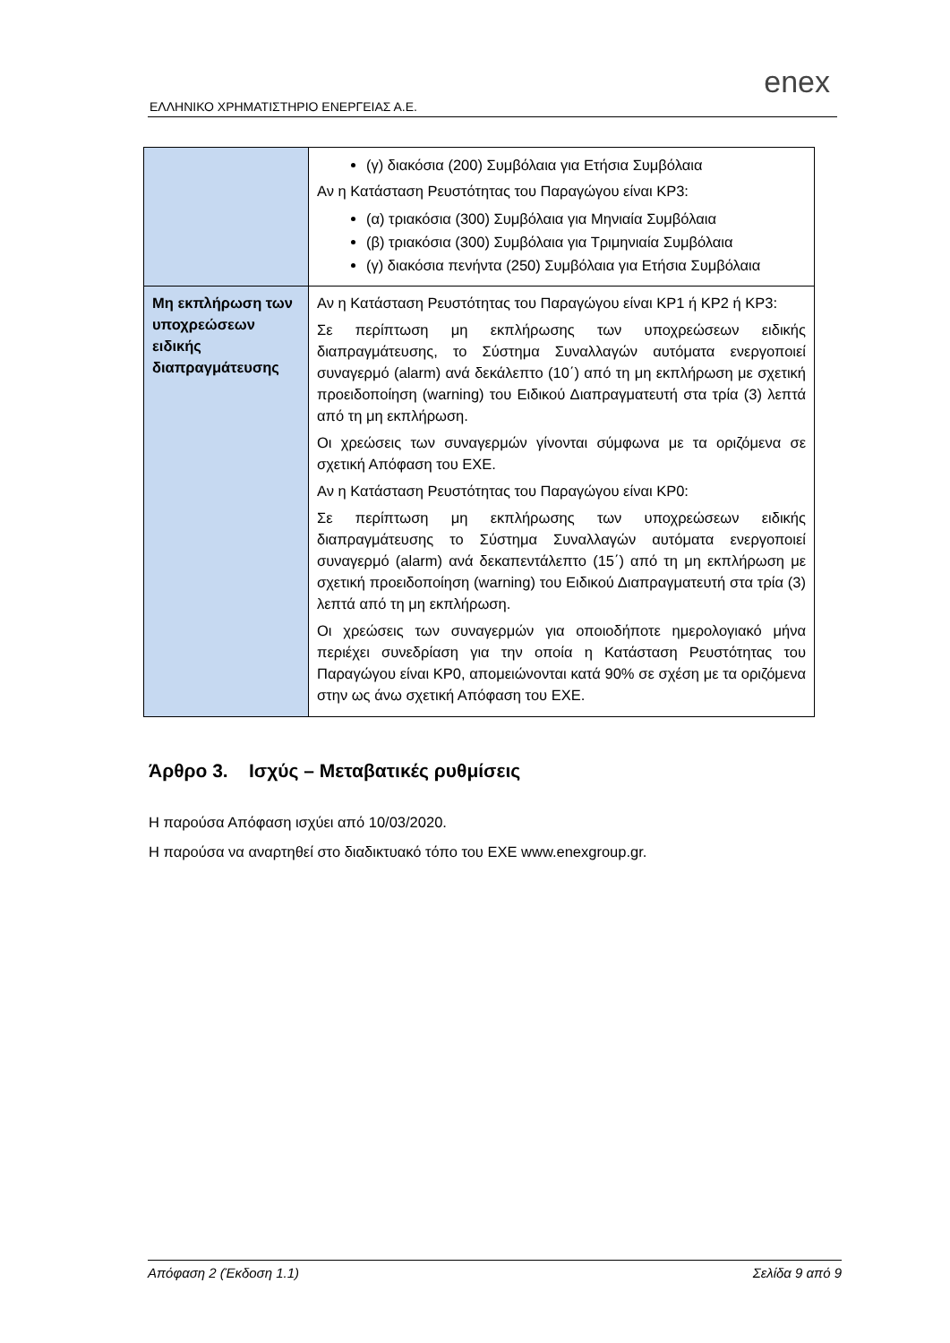ΕΛΛΗΝΙΚΟ ΧΡΗΜΑΤΙΣΤΗΡΙΟ ΕΝΕΡΓΕΙΑΣ Α.Ε.
enex
| | (γ) διακόσια (200) Συμβόλαια για Ετήσια Συμβόλαια Αν η Κατάσταση Ρευστότητας του Παραγώγου είναι ΚΡ3: (α) τριακόσια (300) Συμβόλαια για Μηνιαία Συμβόλαια (β) τριακόσια (300) Συμβόλαια για Τριμηνιαία Συμβόλαια (γ) διακόσια πενήντα (250) Συμβόλαια για Ετήσια Συμβόλαια |
| Μη εκπλήρωση των υποχρεώσεων ειδικής διαπραγμάτευσης | Αν η Κατάσταση Ρευστότητας του Παραγώγου είναι ΚΡ1 ή ΚΡ2 ή ΚΡ3: Σε περίπτωση μη εκπλήρωσης των υποχρεώσεων ειδικής διαπραγμάτευσης, το Σύστημα Συναλλαγών αυτόματα ενεργοποιεί συναγερμό (alarm) ανά δεκάλεπτο (10΄) από τη μη εκπλήρωση με σχετική προειδοποίηση (warning) του Ειδικού Διαπραγματευτή στα τρία (3) λεπτά από τη μη εκπλήρωση. Οι χρεώσεις των συναγερμών γίνονται σύμφωνα με τα οριζόμενα σε σχετική Απόφαση του ΕΧΕ. Αν η Κατάσταση Ρευστότητας του Παραγώγου είναι ΚΡ0: Σε περίπτωση μη εκπλήρωσης των υποχρεώσεων ειδικής διαπραγμάτευσης το Σύστημα Συναλλαγών αυτόματα ενεργοποιεί συναγερμό (alarm) ανά δεκαπεντάλεπτο (15΄) από τη μη εκπλήρωση με σχετική προειδοποίηση (warning) του Ειδικού Διαπραγματευτή στα τρία (3) λεπτά από τη μη εκπλήρωση. Οι χρεώσεις των συναγερμών για οποιοδήποτε ημερολογιακό μήνα περιέχει συνεδρίαση για την οποία η Κατάσταση Ρευστότητας του Παραγώγου είναι ΚΡ0, απομειώνονται κατά 90% σε σχέση με τα οριζόμενα στην ως άνω σχετική Απόφαση του ΕΧΕ. |
Άρθρο 3. Ισχύς – Μεταβατικές ρυθμίσεις
Η παρούσα Απόφαση ισχύει από 10/03/2020.
Η παρούσα να αναρτηθεί στο διαδικτυακό τόπο του ΕΧΕ www.enexgroup.gr.
Απόφαση 2 (Έκδοση 1.1) Σελίδα 9 από 9